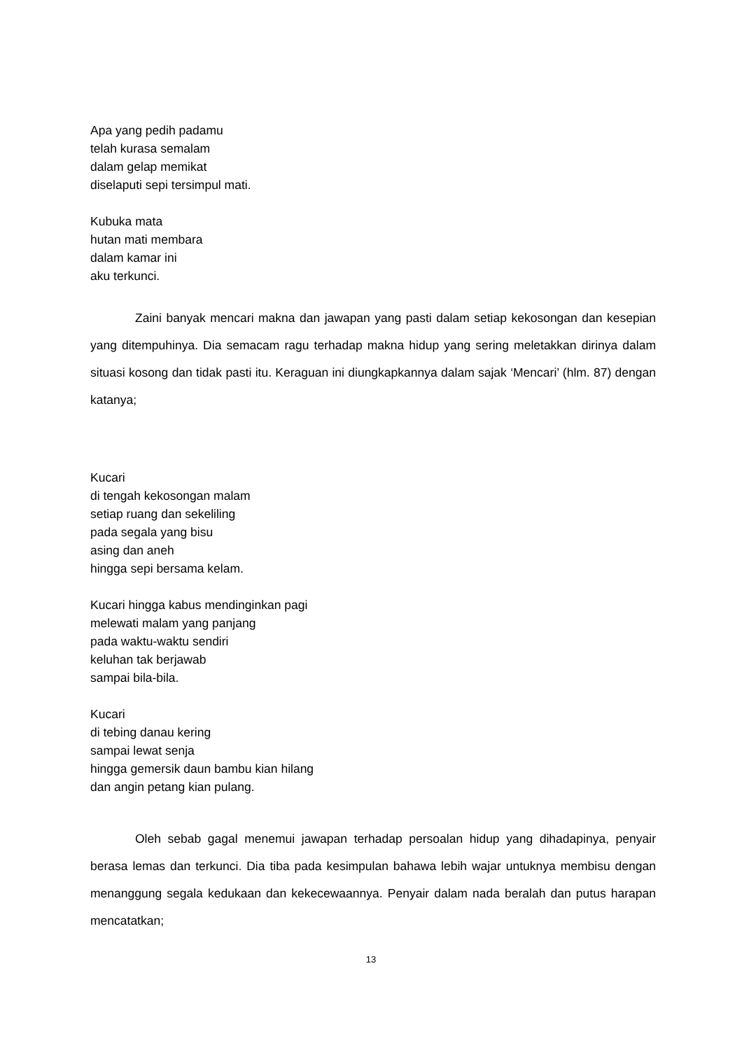Apa yang pedih padamu
telah kurasa semalam
dalam gelap memikat
diselaputi sepi tersimpul mati.
Kubuka mata
hutan mati membara
dalam kamar ini
aku terkunci.
Zaini banyak mencari makna dan jawapan yang pasti dalam setiap kekosongan dan kesepian yang ditempuhinya. Dia semacam ragu terhadap makna hidup yang sering meletakkan dirinya dalam situasi kosong dan tidak pasti itu. Keraguan ini diungkapkannya dalam sajak ‘Mencari’ (hlm. 87) dengan katanya;
Kucari
di tengah kekosongan malam
setiap ruang dan sekeliling
pada segala yang bisu
asing dan aneh
hingga sepi bersama kelam.
Kucari hingga kabus mendinginkan pagi
melewati malam yang panjang
pada waktu-waktu sendiri
keluhan tak berjawab
sampai bila-bila.
Kucari
di tebing danau kering
sampai lewat senja
hingga gemersik daun bambu kian hilang
dan angin petang kian pulang.
Oleh sebab gagal menemui jawapan terhadap persoalan hidup yang dihadapinya, penyair berasa lemas dan terkunci. Dia tiba pada kesimpulan bahawa lebih wajar untuknya membisu dengan menanggung segala kedukaan dan kekecewaannya. Penyair dalam nada beralah dan putus harapan mencatatkan;
13